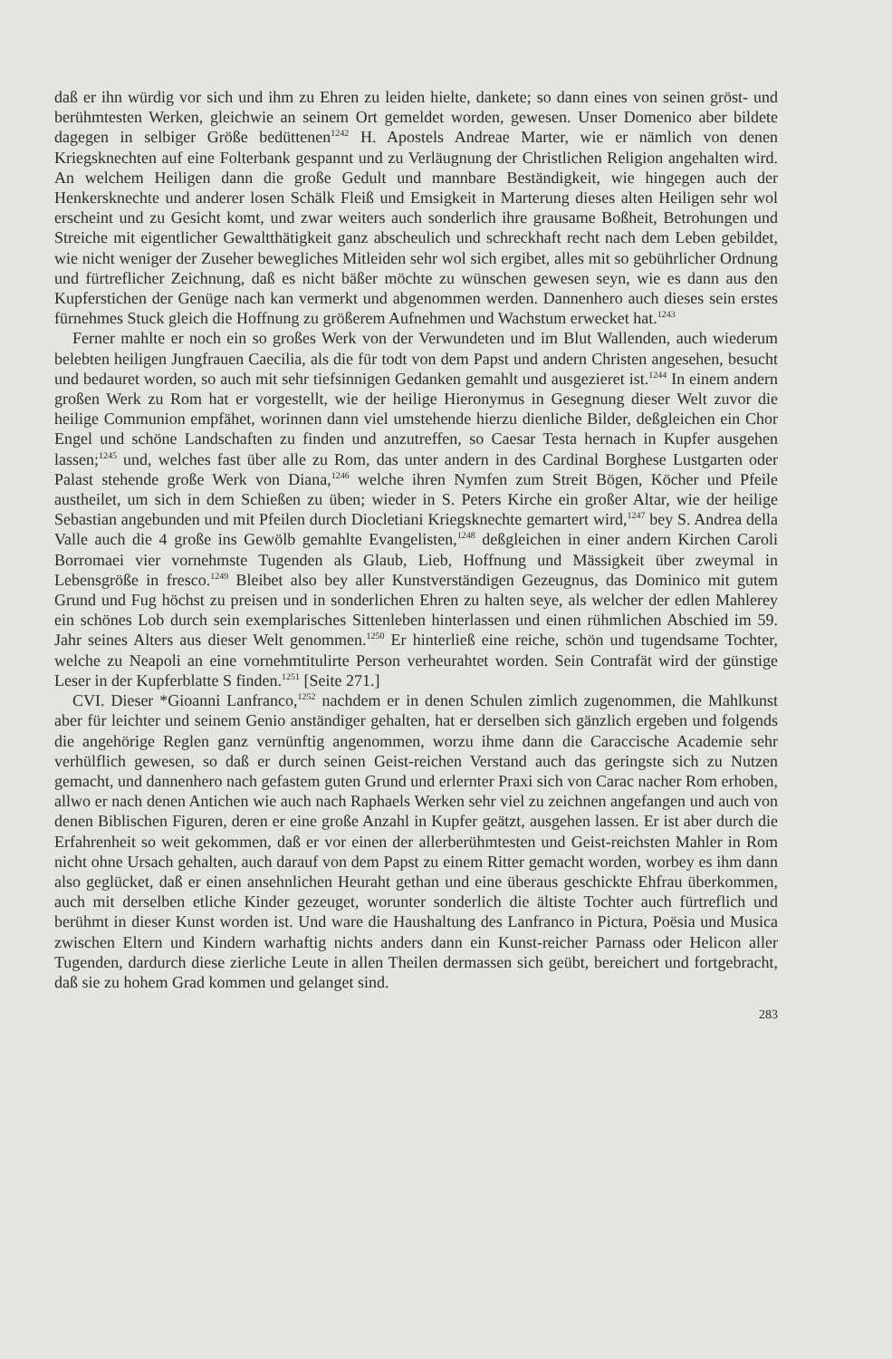daß er ihn würdig vor sich und ihm zu Ehren zu leiden hielte, dankete; so dann eines von seinen gröst- und berühmtesten Werken, gleichwie an seinem Ort gemeldet worden, gewesen. Unser Domenico aber bildete dagegen in selbiger Größe bedüttenen<sup>1242</sup> H. Apostels Andreae Marter, wie er nämlich von denen Kriegsknechten auf eine Folterbank gespannt und zu Verläugnung der Christlichen Religion angehalten wird. An welchem Heiligen dann die große Gedult und mannbare Beständigkeit, wie hingegen auch der Henkersknechte und anderer losen Schälk Fleiß und Emsigkeit in Marterung dieses alten Heiligen sehr wol erscheint und zu Gesicht komt, und zwar weiters auch sonderlich ihre grausame Boßheit, Betrohungen und Streiche mit eigentlicher Gewaltthätigkeit ganz abscheulich und schreckhaft recht nach dem Leben gebildet, wie nicht weniger der Zuseher bewegliches Mitleiden sehr wol sich ergibet, alles mit so gebührlicher Ordnung und fürtreflicher Zeichnung, daß es nicht bäßer möchte zu wünschen gewesen seyn, wie es dann aus den Kupferstichen der Genüge nach kan vermerkt und abgenommen werden. Dannenhero auch dieses sein erstes fürnehmes Stuck gleich die Hoffnung zu größerem Aufnehmen und Wachstum erwecket hat.<sup>1243</sup>
Ferner mahlte er noch ein so großes Werk von der Verwundeten und im Blut Wallenden, auch wiederum belebten heiligen Jungfrauen Caecilia, als die für todt von dem Papst und andern Christen angesehen, besucht und bedauret worden, so auch mit sehr tiefsinnigen Gedanken gemahlt und ausgezieret ist.<sup>1244</sup> In einem andern großen Werk zu Rom hat er vorgestellt, wie der heilige Hieronymus in Gesegnung dieser Welt zuvor die heilige Communion empfähet, worinnen dann viel umstehende hierzu dienliche Bilder, deßgleichen ein Chor Engel und schöne Landschaften zu finden und anzutreffen, so Caesar Testa hernach in Kupfer ausgehen lassen;<sup>1245</sup> und, welches fast über alle zu Rom, das unter andern in des Cardinal Borghese Lustgarten oder Palast stehende große Werk von Diana,<sup>1246</sup> welche ihren Nymfen zum Streit Bögen, Köcher und Pfeile austheilet, um sich in dem Schießen zu üben; wieder in S. Peters Kirche ein großer Altar, wie der heilige Sebastian angebunden und mit Pfeilen durch Diocletiani Kriegsknechte gemartert wird,<sup>1247</sup> bey S. Andrea della Valle auch die 4 große ins Gewölb gemahlte Evangelisten,<sup>1248</sup> deßgleichen in einer andern Kirchen Caroli Borromaei vier vornehmste Tugenden als Glaub, Lieb, Hoffnung und Mässigkeit über zweymal in Lebensgröße in fresco.<sup>1249</sup> Bleibet also bey aller Kunstverständigen Gezeugnus, das Dominico mit gutem Grund und Fug höchst zu preisen und in sonderlichen Ehren zu halten seye, als welcher der edlen Mahlerey ein schönes Lob durch sein exemplarisches Sittenleben hinterlassen und einen rühmlichen Abschied im 59. Jahr seines Alters aus dieser Welt genommen.<sup>1250</sup> Er hinterließ eine reiche, schön und tugendsame Tochter, welche zu Neapoli an eine vornehmtitulirte Person verheurahtet worden. Sein Contrafät wird der günstige Leser in der Kupferblatte S finden.<sup>1251</sup> [Seite 271.]
CVI. Dieser *Gioanni Lanfranco,<sup>1252</sup> nachdem er in denen Schulen zimlich zugenommen, die Mahlkunst aber für leichter und seinem Genio anständiger gehalten, hat er derselben sich gänzlich ergeben und folgends die angehörige Reglen ganz vernünftig angenommen, worzu ihme dann die Caraccische Academie sehr verhülflich gewesen, so daß er durch seinen Geist-reichen Verstand auch das geringste sich zu Nutzen gemacht, und dannenhero nach gefastem guten Grund und erlernter Praxi sich von Carac nacher Rom erhoben, allwo er nach denen Antichen wie auch nach Raphaels Werken sehr viel zu zeichnen angefangen und auch von denen Biblischen Figuren, deren er eine große Anzahl in Kupfer geätzt, ausgehen lassen. Er ist aber durch die Erfahrenheit so weit gekommen, daß er vor einen der allerberühmtesten und Geist-reichsten Mahler in Rom nicht ohne Ursach gehalten, auch darauf von dem Papst zu einem Ritter gemacht worden, worbey es ihm dann also geglücket, daß er einen ansehnlichen Heuraht gethan und eine überaus geschickte Ehfrau überkommen, auch mit derselben etliche Kinder gezeuget, worunter sonderlich die ältiste Tochter auch fürtreflich und berühmt in dieser Kunst worden ist. Und ware die Haushaltung des Lanfranco in Pictura, Poësia und Musica zwischen Eltern und Kindern warhaftig nichts anders dann ein Kunst-reicher Parnass oder Helicon aller Tugenden, dardurch diese zierliche Leute in allen Theilen dermassen sich geübt, bereichert und fortgebracht, daß sie zu hohem Grad kommen und gelanget sind.
283